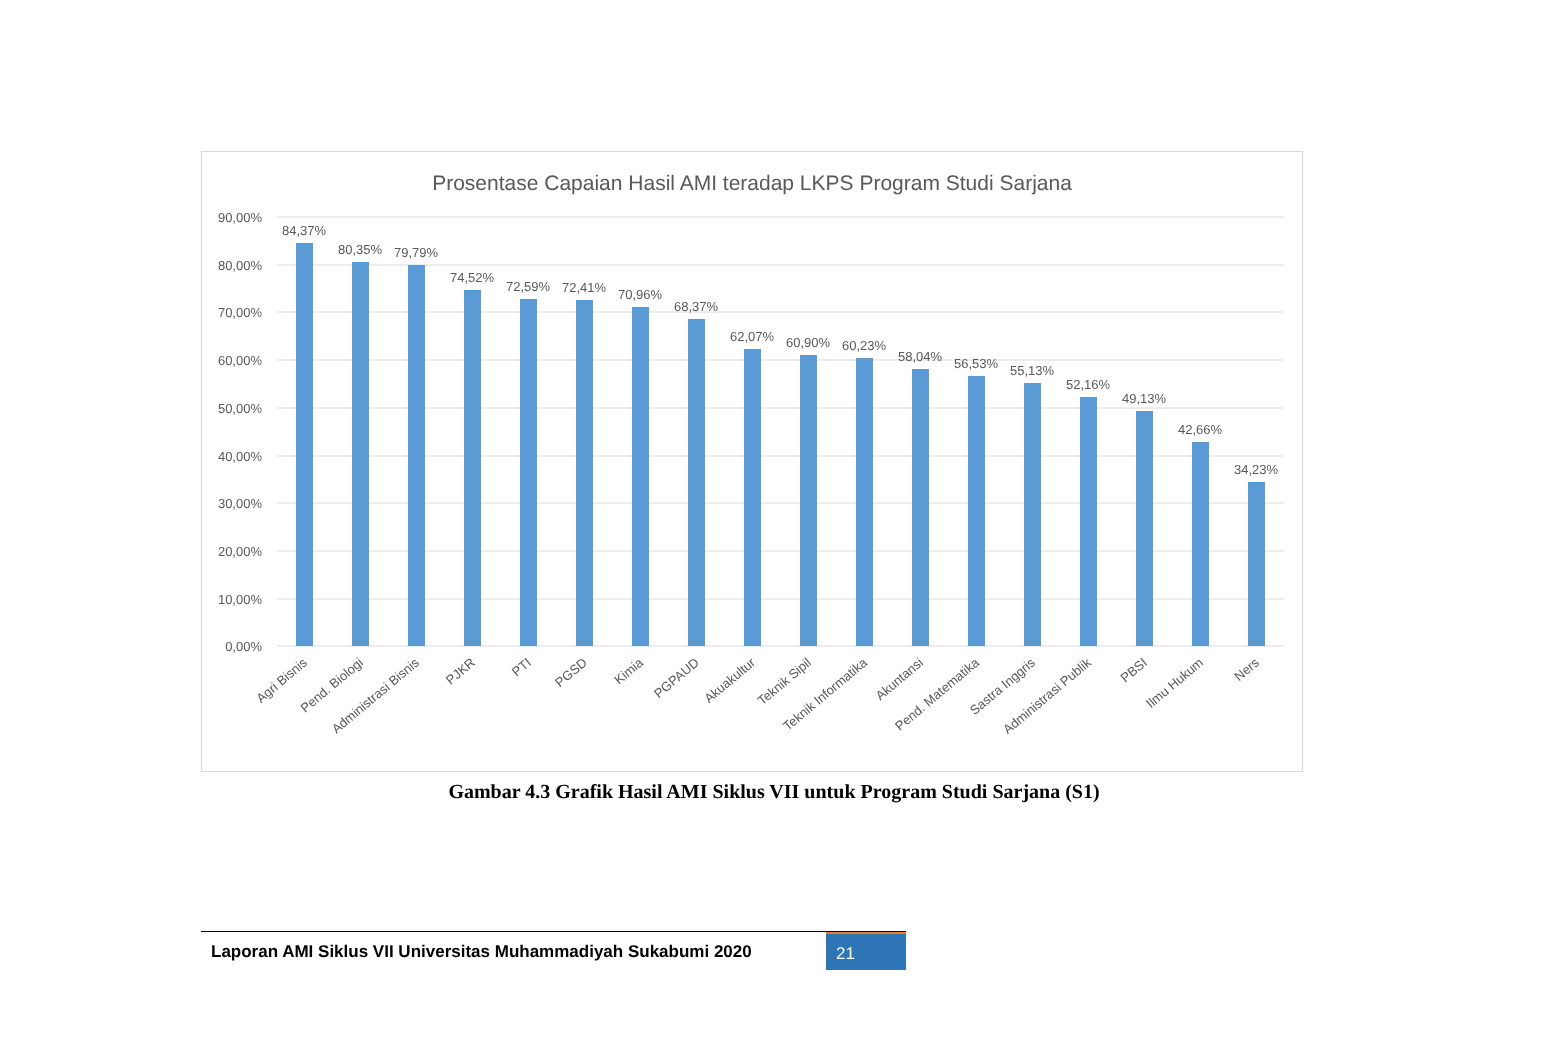Prosentase Capaian Hasil AMI teradap LKPS Program Studi Sarjana
90,00%
80,00%
70,00%
60,00%
50,00%
40,00%
30,00%
20,00%
10,00%
0,00%
84,37%
80,35%
79,79%
74,52%
72,59%
72,41%
70,96%
68,37%
62,07%
60,90%
60,23%
58,04%
56,53%
55,13%
52,16%
49,13%
42,66%
34,23%
Agri Bisnis
Pend. Biologi
Administrasi Bisnis
PJKR
PTI
PGSD
Kimia
PGPAUD
Akuakultur
Teknik Sipil
Teknik Informatika
Akuntansi
Pend. Matematika
Sastra Inggris
Administrasi Publik
PBSI
Ilmu Hukum
Ners
Gambar 4.3 Grafik Hasil AMI Siklus VII untuk Program Studi Sarjana (S1)
Laporan AMI Siklus VII Universitas Muhammadiyah Sukabumi 2020
21